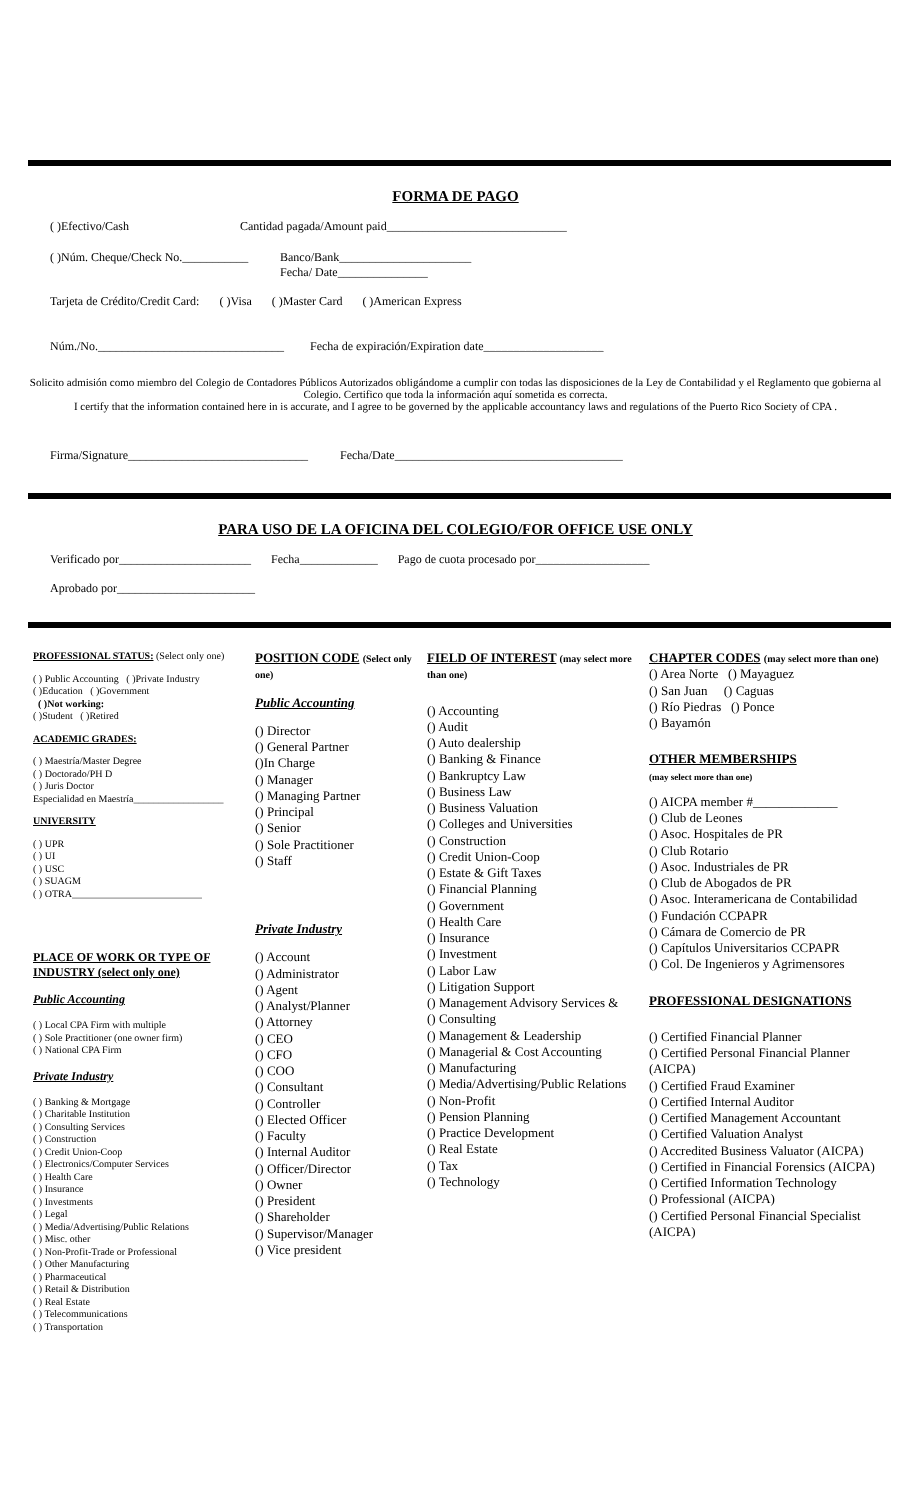FORMA DE PAGO
( )Efectivo/Cash Cantidad pagada/Amount paid______________________________
( )Núm. Cheque/Check No.___________ Banco/Bank______________________
Fecha/ Date_______________
Tarjeta de Crédito/Credit Card: ( )Visa ( )Master Card ( )American Express
Núm./No._______________________________ Fecha de expiración/Expiration date____________________
Solicito admisión como miembro del Colegio de Contadores Públicos Autorizados obligándome a cumplir con todas las disposiciones de la Ley de Contabilidad y el Reglamento que gobierna al Colegio. Certifico que toda la información aquí sometida es correcta.
I certify that the information contained here in is accurate, and I agree to be governed by the applicable accountancy laws and regulations of the Puerto Rico Society of CPA .
Firma/Signature______________________________ Fecha/Date______________________________________
PARA USO DE LA OFICINA DEL COLEGIO/FOR OFFICE USE ONLY
Verificado por______________________ Fecha_____________ Pago de cuota procesado por___________________
Aprobado por_______________________
PROFESSIONAL STATUS: (Select only one)
( ) Public Accounting ( )Private Industry
( )Education ( )Government
( )Not working:
( )Student ( )Retired
ACADEMIC GRADES:
( ) Maestría/Master Degree
( ) Doctorado/PH D
( ) Juris Doctor
Especialidad en Maestría__________________
UNIVERSITY
( ) UPR
( ) UI
( ) USC
( ) SUAGM
( ) OTRA__________________________
PLACE OF WORK OR TYPE OF INDUSTRY (select only one)
Public Accounting
( ) Local CPA Firm with multiple
( ) Sole Practitioner (one owner firm)
( ) National CPA Firm
Private Industry
( ) Banking & Mortgage
( ) Charitable Institution
( ) Consulting Services
( ) Construction
( ) Credit Union-Coop
( ) Electronics/Computer Services
( ) Health Care
( ) Insurance
( ) Investments
( ) Legal
( ) Media/Advertising/Public Relations
( ) Misc. other
( ) Non-Profit-Trade or Professional
( ) Other Manufacturing
( ) Pharmaceutical
( ) Retail & Distribution
( ) Real Estate
( ) Telecommunications
( ) Transportation
POSITION CODE (Select only one)
Public Accounting
() Director
() General Partner
()In Charge
() Manager
() Managing Partner
() Principal
() Senior
() Sole Practitioner
() Staff
Private Industry
() Account
() Administrator
() Agent
() Analyst/Planner
() Attorney
() CEO
() CFO
() COO
() Consultant
() Controller
() Elected Officer
() Faculty
() Internal Auditor
() Officer/Director
() Owner
() President
() Shareholder
() Supervisor/Manager
() Vice president
FIELD OF INTEREST (may select more than one)
() Accounting
() Audit
() Auto dealership
() Banking & Finance
() Bankruptcy Law
() Business Law
() Business Valuation
() Colleges and Universities
() Construction
() Credit Union-Coop
() Estate & Gift Taxes
() Financial Planning
() Government
() Health Care
() Insurance
() Investment
() Labor Law
() Litigation Support
() Management Advisory Services &
() Consulting
() Management & Leadership
() Managerial & Cost Accounting
() Manufacturing
() Media/Advertising/Public Relations
() Non-Profit
() Pension Planning
() Practice Development
() Real Estate
() Tax
() Technology
CHAPTER CODES (may select more than one)
() Area Norte () Mayaguez
() San Juan () Caguas
() Río Piedras () Ponce
() Bayamón
OTHER MEMBERSHIPS
(may select more than one)
() AICPA member #_____________
() Club de Leones
() Asoc. Hospitales de PR
() Club Rotario
() Asoc. Industriales de PR
() Club de Abogados de PR
() Asoc. Interamericana de Contabilidad
() Fundación CCPAPR
() Cámara de Comercio de PR
() Capítulos Universitarios CCPAPR
() Col. De Ingenieros y Agrimensores
PROFESSIONAL DESIGNATIONS
() Certified Financial Planner
() Certified Personal Financial Planner (AICPA)
() Certified Fraud Examiner
() Certified Internal Auditor
() Certified Management Accountant
() Certified Valuation Analyst
() Accredited Business Valuator (AICPA)
() Certified in Financial Forensics (AICPA)
() Certified Information Technology
() Professional (AICPA)
() Certified Personal Financial Specialist (AICPA)